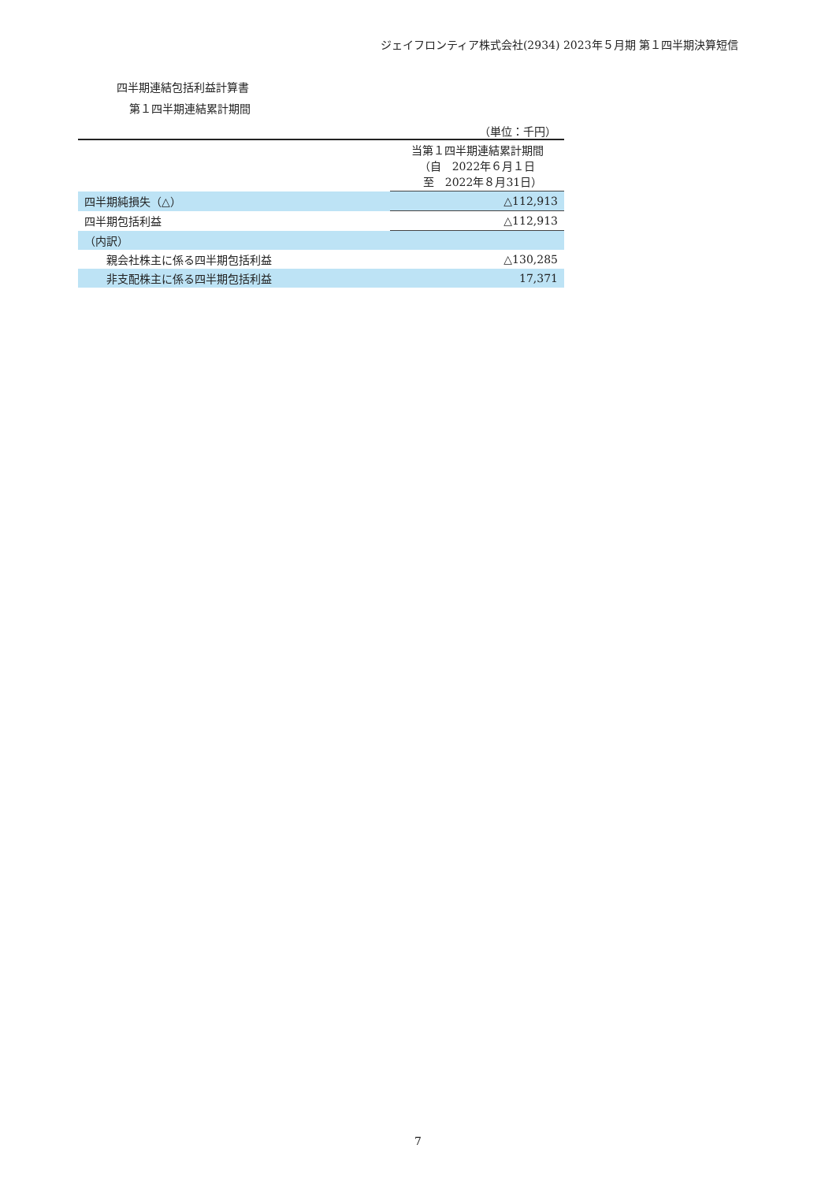ジェイフロンティア株式会社(2934) 2023年５月期 第１四半期決算短信
四半期連結包括利益計算書
第１四半期連結累計期間
（単位：千円）
| | 当第１四半期連結累計期間 （自 2022年６月１日 至 2022年８月31日） |
| 四半期純損失（△） | △112,913 |
| 四半期包括利益 | △112,913 |
| （内訳） | |
| 親会社株主に係る四半期包括利益 | △130,285 |
| 非支配株主に係る四半期包括利益 | 17,371 |
7